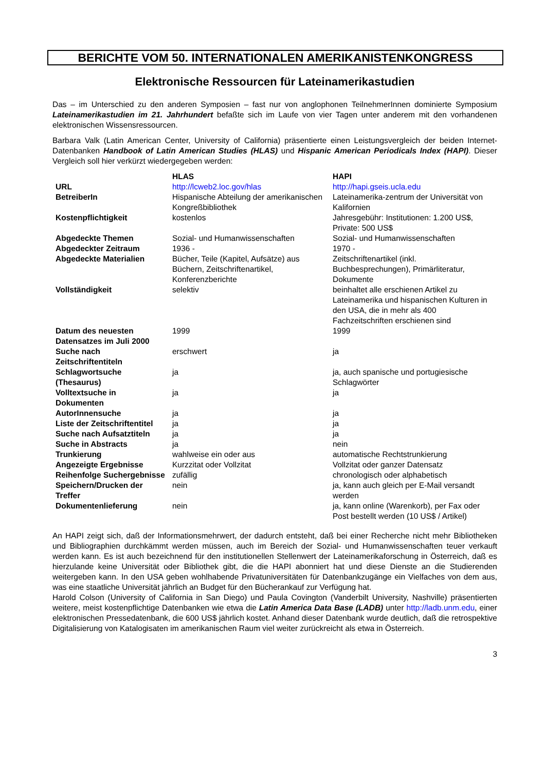BERICHTE VOM 50. INTERNATIONALEN AMERIKANISTENKONGRESS
Elektronische Ressourcen für Lateinamerikastudien
Das – im Unterschied zu den anderen Symposien – fast nur von anglophonen TeilnehmerInnen dominierte Symposium Lateinamerikastudien im 21. Jahrhundert befaßte sich im Laufe von vier Tagen unter anderem mit den vorhandenen elektronischen Wissensressourcen.
Barbara Valk (Latin American Center, University of California) präsentierte einen Leistungsvergleich der beiden Internet-Datenbanken Handbook of Latin American Studies (HLAS) und Hispanic American Periodicals Index (HAPI). Dieser Vergleich soll hier verkürzt wiedergegeben werden:
| | HLAS | HAPI |
| --- | --- | --- |
| URL | http://lcweb2.loc.gov/hlas | http://hapi.gseis.ucla.edu |
| BetreiberIn | Hispanische Abteilung der amerikanischen Kongreßbibliothek | Lateinamerika-zentrum der Universität von Kalifornien |
| Kostenpflichtigkeit | kostenlos | Jahresgebühr: Institutionen: 1.200 US$, Private: 500 US$ |
| Abgedeckte Themen | Sozial- und Humanwissenschaften | Sozial- und Humanwissenschaften |
| Abgedeckter Zeitraum | 1936 - | 1970 - |
| Abgedeckte Materialien | Bücher, Teile (Kapitel, Aufsätze) aus Büchern, Zeitschriftenartikel, Konferenzberichte | Zeitschriftenartikel (inkl. Buchbesprechungen), Primärliteratur, Dokumente |
| Vollständigkeit | selektiv | beinhaltet alle erschienen Artikel zu Lateinamerika und hispanischen Kulturen in den USA, die in mehr als 400 Fachzeitschriften erschienen sind |
| Datum des neuesten Datensatzes im Juli 2000 | 1999 | 1999 |
| Suche nach Zeitschriftentiteln | erschwert | ja |
| Schlagwortsuche (Thesaurus) | ja | ja, auch spanische und portugiesische Schlagwörter |
| Volltextsuche in Dokumenten | ja | ja |
| AutorInnensuche | ja | ja |
| Liste der Zeitschriftentitel | ja | ja |
| Suche nach Aufsatztiteln | ja | ja |
| Suche in Abstracts | ja | nein |
| Trunkierung | wahlweise ein oder aus | automatische Rechtstrunkierung |
| Angezeigte Ergebnisse | Kurzzitat oder Vollzitat | Vollzitat oder ganzer Datensatz |
| Reihenfolge Suchergebnisse | zufällig | chronologisch oder alphabetisch |
| Speichern/Drucken der Treffer | nein | ja, kann auch gleich per E-Mail versandt werden |
| Dokumentenlieferung | nein | ja, kann online (Warenkorb), per Fax oder Post bestellt werden (10 US$ / Artikel) |
An HAPI zeigt sich, daß der Informationsmehrwert, der dadurch entsteht, daß bei einer Recherche nicht mehr Bibliotheken und Bibliographien durchkämmt werden müssen, auch im Bereich der Sozial- und Humanwissenschaften teuer verkauft werden kann. Es ist auch bezeichnend für den institutionellen Stellenwert der Lateinamerikaforschung in Österreich, daß es hierzulande keine Universität oder Bibliothek gibt, die die HAPI abonniert hat und diese Dienste an die Studierenden weitergeben kann. In den USA geben wohlhabende Privatuniversitäten für Datenbankzugänge ein Vielfaches von dem aus, was eine staatliche Universität jährlich an Budget für den Bücherankauf zur Verfügung hat.
Harold Colson (University of California in San Diego) und Paula Covington (Vanderbilt University, Nashville) präsentierten weitere, meist kostenpflichtige Datenbanken wie etwa die Latin America Data Base (LADB) unter http://ladb.unm.edu, einer elektronischen Pressedatenbank, die 600 US$ jährlich kostet. Anhand dieser Datenbank wurde deutlich, daß die retrospektive Digitalisierung von Katalogisaten im amerikanischen Raum viel weiter zurückreicht als etwa in Österreich.
3